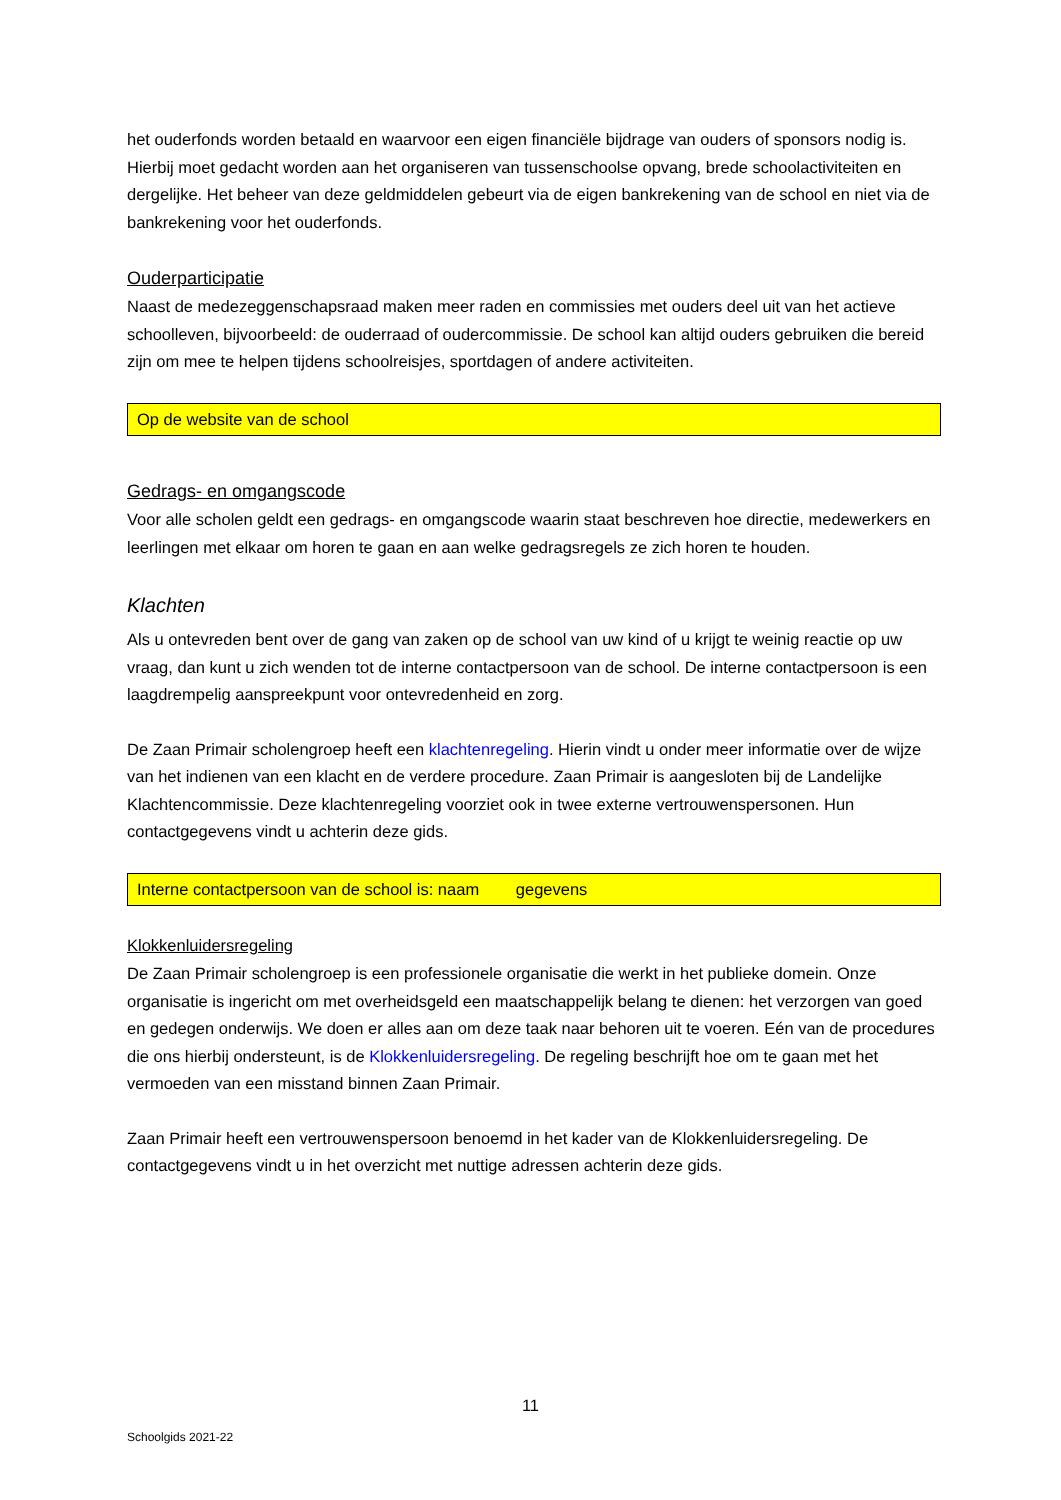het ouderfonds worden betaald en waarvoor een eigen financiële bijdrage van ouders of sponsors nodig is. Hierbij moet gedacht worden aan het organiseren van tussenschoolse opvang, brede schoolactiviteiten en dergelijke. Het beheer van deze geldmiddelen gebeurt via de eigen bankrekening van de school en niet via de bankrekening voor het ouderfonds.
Ouderparticipatie
Naast de medezeggenschapsraad maken meer raden en commissies met ouders deel uit van het actieve schoolleven, bijvoorbeeld: de ouderraad of oudercommissie. De school kan altijd ouders gebruiken die bereid zijn om mee te helpen tijdens schoolreisjes, sportdagen of andere activiteiten.
Op de website van de school
Gedrags- en omgangscode
Voor alle scholen geldt een gedrags- en omgangscode waarin staat beschreven hoe directie, medewerkers en leerlingen met elkaar om horen te gaan en aan welke gedragsregels ze zich horen te houden.
Klachten
Als u ontevreden bent over de gang van zaken op de school van uw kind of u krijgt te weinig reactie op uw vraag, dan kunt u zich wenden tot de interne contactpersoon van de school. De interne contactpersoon is een laagdrempelig aanspreekpunt voor ontevredenheid en zorg.
De Zaan Primair scholengroep heeft een klachtenregeling. Hierin vindt u onder meer informatie over de wijze van het indienen van een klacht en de verdere procedure. Zaan Primair is aangesloten bij de Landelijke Klachtencommissie. Deze klachtenregeling voorziet ook in twee externe vertrouwenspersonen. Hun contactgegevens vindt u achterin deze gids.
Interne contactpersoon van de school is: naam gegevens
Klokkenluidersregeling
De Zaan Primair scholengroep is een professionele organisatie die werkt in het publieke domein. Onze organisatie is ingericht om met overheidsgeld een maatschappelijk belang te dienen: het verzorgen van goed en gedegen onderwijs. We doen er alles aan om deze taak naar behoren uit te voeren. Eén van de procedures die ons hierbij ondersteunt, is de Klokkenluidersregeling. De regeling beschrijft hoe om te gaan met het vermoeden van een misstand binnen Zaan Primair.
Zaan Primair heeft een vertrouwenspersoon benoemd in het kader van de Klokkenluidersregeling. De contactgegevens vindt u in het overzicht met nuttige adressen achterin deze gids.
11
Schoolgids 2021-22